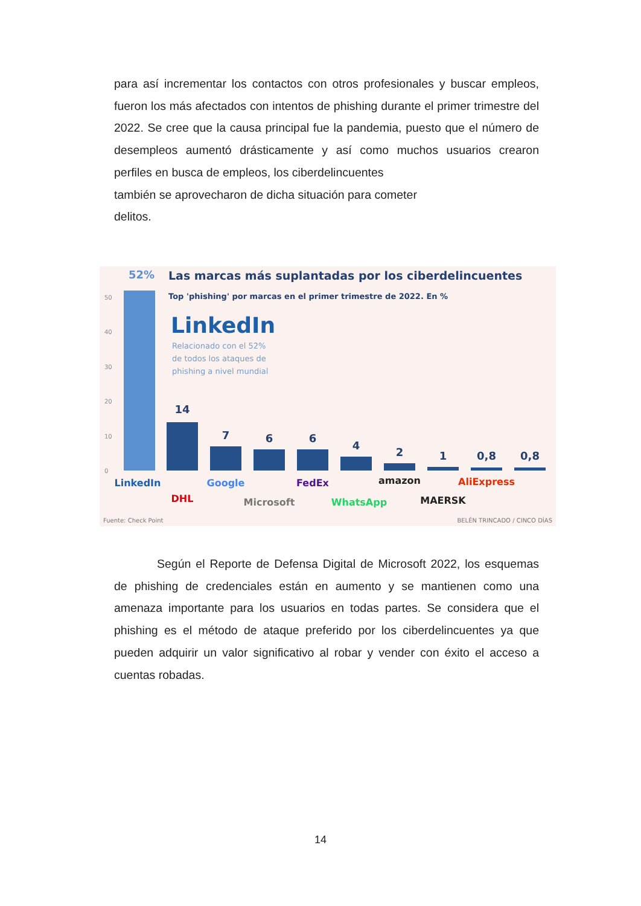para así incrementar los contactos con otros profesionales y buscar empleos, fueron los más afectados con intentos de phishing durante el primer trimestre del 2022. Se cree que la causa principal fue la pandemia, puesto que el número de desempleos aumentó drásticamente y así como muchos usuarios crearon perfiles en busca de empleos, los ciberdelincuentes
también se aprovecharon de dicha situación para cometer
delitos.
52%
Las marcas más suplantadas por los ciberdelincuentes
Top 'phishing' por marcas en el primer trimestre de 2022. En %
LinkedIn
Relacionado con el 52%
de todos los ataques de
phishing a nivel mundial
50
40
30
20
10
0
14
7
6
6
4
2
1
0,8
0,8
LinkedIn
DHL
Google
Microsoft
FedEx
WhatsApp
amazon
MAERSK
AliExpress
Fuente: Check Point
BELÉN TRINCADO / CINCO DÍAS
Según el Reporte de Defensa Digital de Microsoft 2022, los esquemas de phishing de credenciales están en aumento y se mantienen como una amenaza importante para los usuarios en todas partes. Se considera que el phishing es el método de ataque preferido por los ciberdelincuentes ya que pueden adquirir un valor significativo al robar y vender con éxito el acceso a cuentas robadas.
14